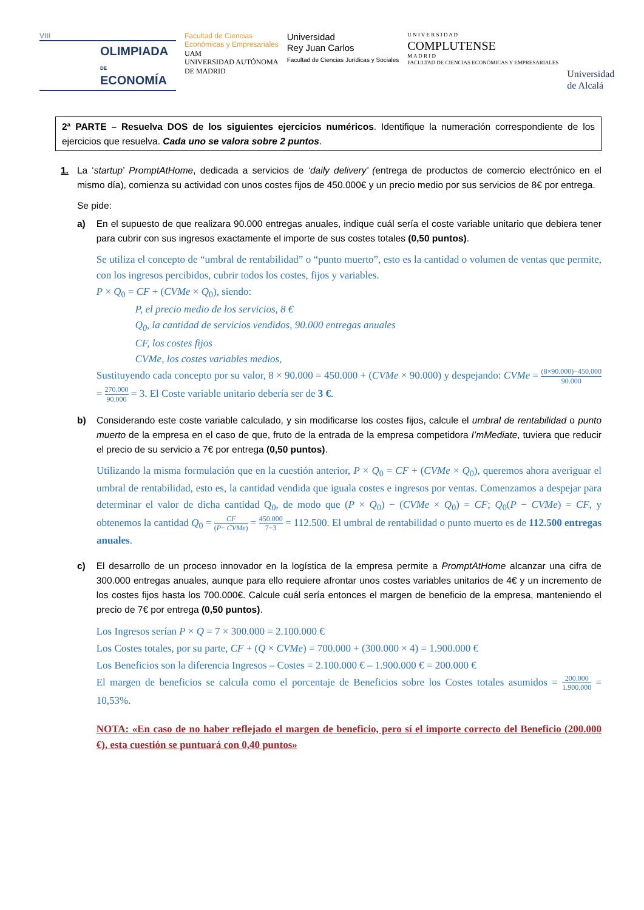VIII
OLIMPIADA
DE
ECONOMÍA
Facultad de Ciencias
Económicas y Empresariales
UAM
UNIVERSIDAD AUTÓNOMA
DE MADRID
Universidad
Rey Juan Carlos
Facultad de Ciencias Jurídicas y Sociales
U N I V E R S I D A D
COMPLUTENSE
M A D R I D
FACULTAD DE CIENCIAS ECONÓMICAS Y EMPRESARIALES
Universidad
de Alcalá
2ª PARTE – Resuelva DOS de los siguientes ejercicios numéricos. Identifique la numeración correspondiente de los ejercicios que resuelva. Cada uno se valora sobre 2 puntos.
1. La ‘startup’ PromptAtHome, dedicada a servicios de ‘daily delivery’ (entrega de productos de comercio electrónico en el mismo día), comienza su actividad con unos costes fijos de 450.000€ y un precio medio por sus servicios de 8€ por entrega.
Se pide:
a)
En el supuesto de que realizara 90.000 entregas anuales, indique cuál sería el coste variable unitario que debiera tener para cubrir con sus ingresos exactamente el importe de sus costes totales (0,50 puntos).
Se utiliza el concepto de “umbral de rentabilidad” o “punto muerto”, esto es la cantidad o volumen de ventas que permite, con los ingresos percibidos, cubrir todos los costes, fijos y variables.
P × Q<sub>0</sub> = CF + (CVMe × Q<sub>0</sub>), siendo:
P, el precio medio de los servicios, 8 €
Q<sub>0</sub>, la cantidad de servicios vendidos, 90.000 entregas anuales
CF, los costes fijos
CVMe, los costes variables medios,
Sustituyendo cada concepto por su valor, 8 × 90.000 = 450.000 + (CVMe × 90.000) y despejando: CVMe = (8×90.000)−450.000 90.000 = 270.000 90.000 = 3. El Coste variable unitario debería ser de 3 €.
b)
Considerando este coste variable calculado, y sin modificarse los costes fijos, calcule el umbral de rentabilidad o punto muerto de la empresa en el caso de que, fruto de la entrada de la empresa competidora I’mMediate, tuviera que reducir el precio de su servicio a 7€ por entrega (0,50 puntos).
Utilizando la misma formulación que en la cuestión anterior, P × Q<sub>0</sub> = CF + (CVMe × Q<sub>0</sub>), queremos ahora averiguar el umbral de rentabilidad, esto es, la cantidad vendida que iguala costes e ingresos por ventas. Comenzamos a despejar para determinar el valor de dicha cantidad Q<sub>0</sub>, de modo que (P × Q<sub>0</sub>) − (CVMe × Q<sub>0</sub>) = CF; Q<sub>0</sub>(P − CVMe) = CF, y obtenemos la cantidad Q<sub>0</sub> = CF (P− CVMe) = 450.000 7−3 = 112.500. El umbral de rentabilidad o punto muerto es de 112.500 entregas anuales.
c)
El desarrollo de un proceso innovador en la logística de la empresa permite a PromptAtHome alcanzar una cifra de 300.000 entregas anuales, aunque para ello requiere afrontar unos costes variables unitarios de 4€ y un incremento de los costes fijos hasta los 700.000€. Calcule cuál sería entonces el margen de beneficio de la empresa, manteniendo el precio de 7€ por entrega (0,50 puntos).
Los Ingresos serían P × Q = 7 × 300.000 = 2.100.000 €
Los Costes totales, por su parte, CF + (Q × CVMe) = 700.000 + (300.000 × 4) = 1.900.000 €
Los Beneficios son la diferencia Ingresos – Costes = 2.100.000 € – 1.900.000 € = 200.000 €
El margen de beneficios se calcula como el porcentaje de Beneficios sobre los Costes totales asumidos = 200.000 1.900.000 = 10,53%.
NOTA: «En caso de no haber reflejado el margen de beneficio, pero sí el importe correcto del Beneficio (200.000 €), esta cuestión se puntuará con 0,40 puntos»